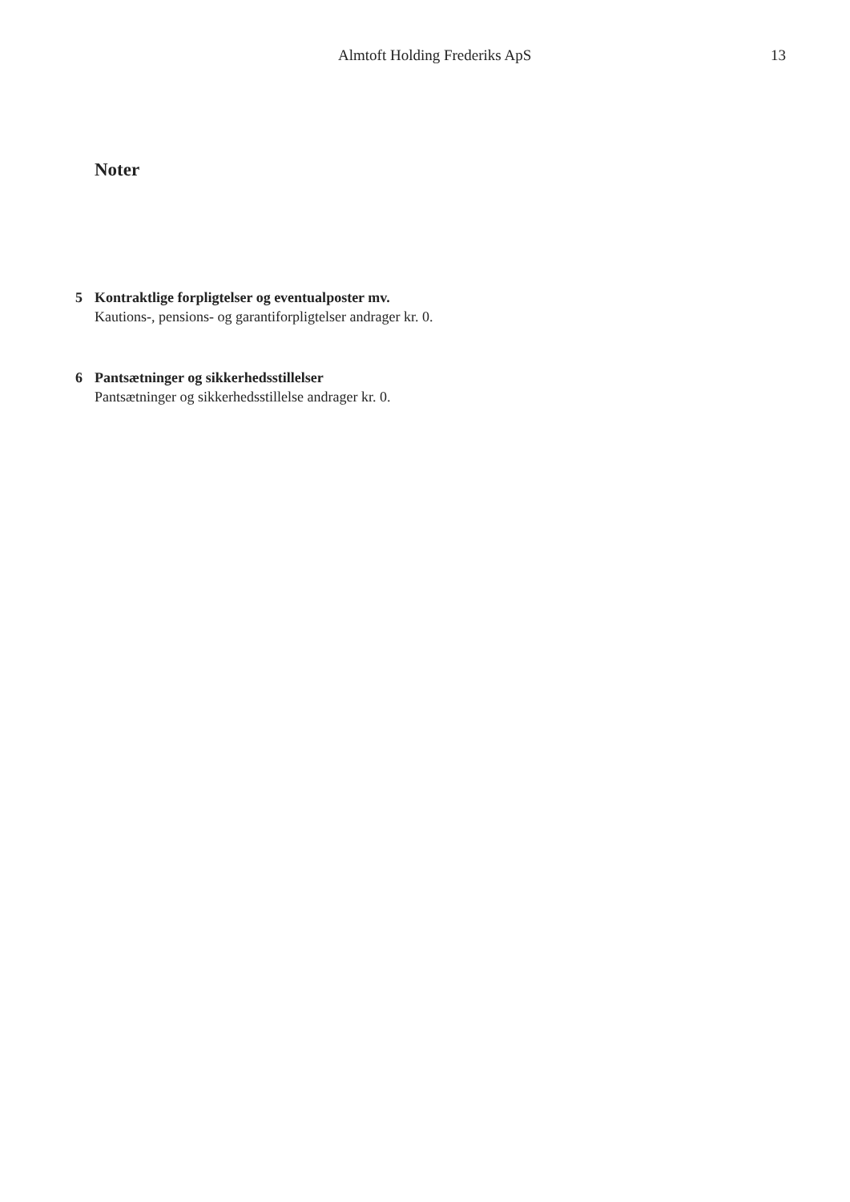Almtoft Holding Frederiks ApS 13
Noter
5 Kontraktlige forpligtelser og eventualposter mv.
Kautions-, pensions- og garantiforpligtelser andrager kr. 0.
6 Pantsætninger og sikkerhedsstillelser
Pantsætninger og sikkerhedsstillelse andrager kr. 0.